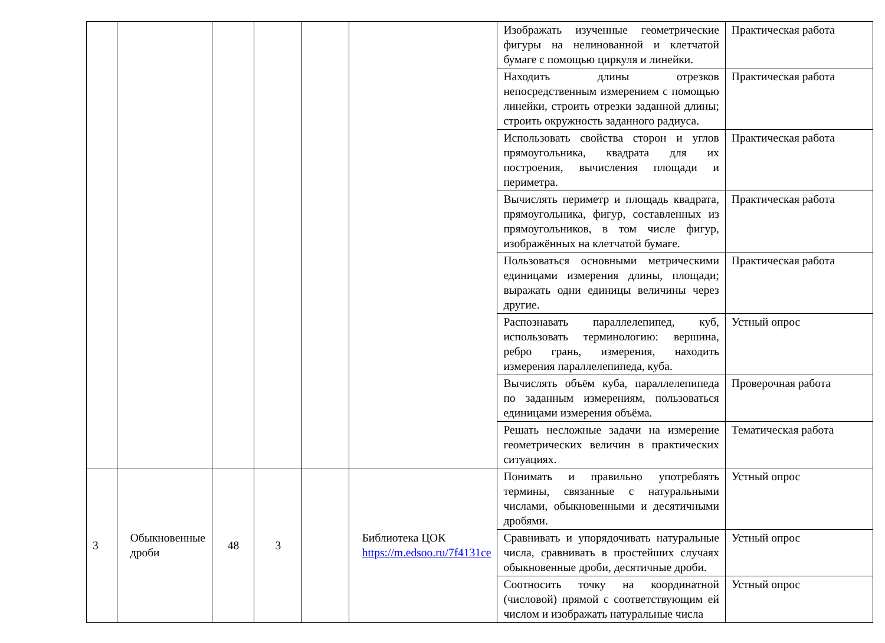| | | | | | | Изображать изученные геометрические фигуры на нелинованной и клетчатой бумаге с помощью циркуля и линейки. | Практическая работа |
| | | | | | | Находить длины отрезков непосредственным измерением с помощью линейки, строить отрезки заданной длины; строить окружность заданного радиуса. | Практическая работа |
| | | | | | | Использовать свойства сторон и углов прямоугольника, квадрата для их построения, вычисления площади и периметра. | Практическая работа |
| | | | | | | Вычислять периметр и площадь квадрата, прямоугольника, фигур, составленных из прямоугольников, в том числе фигур, изображённых на клетчатой бумаге. | Практическая работа |
| | | | | | | Пользоваться основными метрическими единицами измерения длины, площади; выражать одни единицы величины через другие. | Практическая работа |
| | | | | | | Распознавать параллелепипед, куб, использовать терминологию: вершина, ребро грань, измерения, находить измерения параллелепипеда, куба. | Устный опрос |
| | | | | | | Вычислять объём куба, параллелепипеда по заданным измерениям, пользоваться единицами измерения объёма. | Проверочная работа |
| | | | | | | Решать несложные задачи на измерение геометрических величин в практических ситуациях. | Тематическая работа |
| 3 | Обыкновенные дроби | 48 | 3 | | Библиотека ЦОК https://m.edsoo.ru/7f4131ce | Понимать и правильно употреблять термины, связанные с натуральными числами, обыкновенными и десятичными дробями. | Устный опрос |
| | | | | | | Сравнивать и упорядочивать натуральные числа, сравнивать в простейших случаях обыкновенные дроби, десятичные дроби. | Устный опрос |
| | | | | | | Соотносить точку на координатной (числовой) прямой с соответствующим ей числом и изображать натуральные числа | Устный опрос |